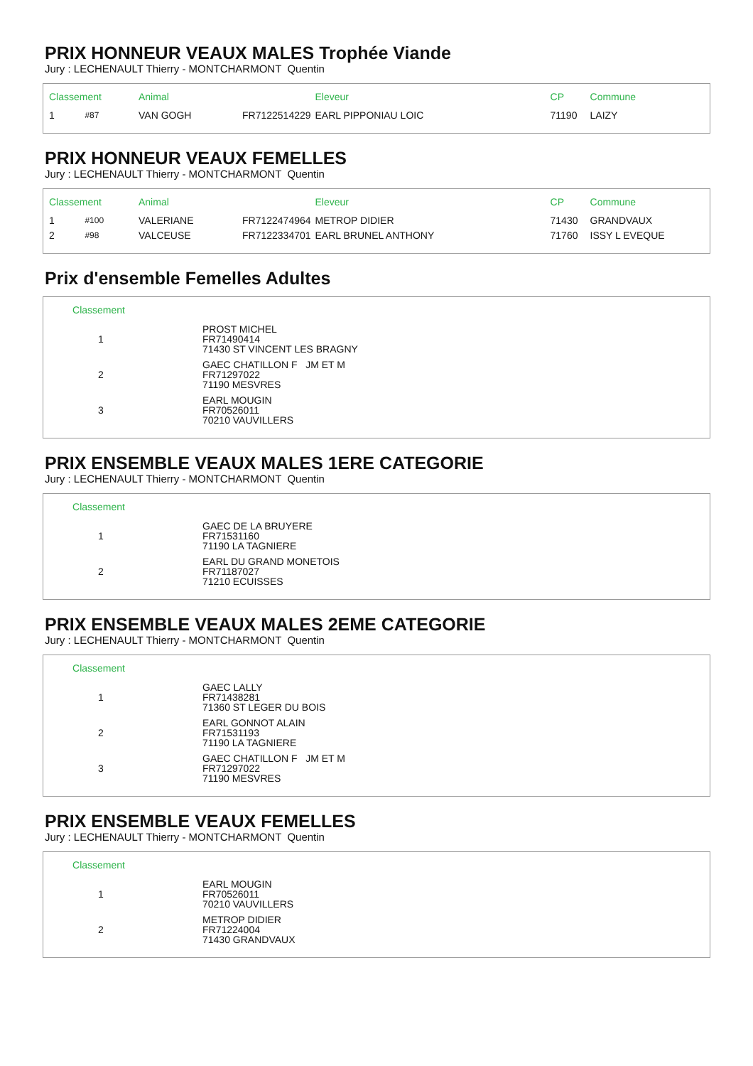PRIX HONNEUR VEAUX MALES Trophée Viande
Jury : LECHENAULT Thierry - MONTCHARMONT Quentin
| Classement | | Animal | | Eleveur | CP | Commune |
| --- | --- | --- | --- | --- | --- | --- |
| 1 | #87 | VAN GOGH | FR7122514229 | EARL PIPPONIAU LOIC | 71190 | LAIZY |
PRIX HONNEUR VEAUX FEMELLES
Jury : LECHENAULT Thierry - MONTCHARMONT Quentin
| Classement | | Animal | | Eleveur | CP | Commune |
| --- | --- | --- | --- | --- | --- | --- |
| 1 | #100 | VALERIANE | FR7122474964 | METROP DIDIER | 71430 | GRANDVAUX |
| 2 | #98 | VALCEUSE | FR7122334701 | EARL BRUNEL ANTHONY | 71760 | ISSY L EVEQUE |
Prix d'ensemble Femelles Adultes
| Classement | |
| --- | --- |
| 1 | PROST MICHEL FR71490414 71430 ST VINCENT LES BRAGNY |
| 2 | GAEC CHATILLON F JM ET M FR71297022 71190 MESVRES |
| 3 | EARL MOUGIN FR70526011 70210 VAUVILLERS |
PRIX ENSEMBLE VEAUX MALES 1ERE CATEGORIE
Jury : LECHENAULT Thierry - MONTCHARMONT Quentin
| Classement | |
| --- | --- |
| 1 | GAEC DE LA BRUYERE FR71531160 71190 LA TAGNIERE |
| 2 | EARL DU GRAND MONETOIS FR71187027 71210 ECUISSES |
PRIX ENSEMBLE VEAUX MALES 2EME CATEGORIE
Jury : LECHENAULT Thierry - MONTCHARMONT Quentin
| Classement | |
| --- | --- |
| 1 | GAEC LALLY FR71438281 71360 ST LEGER DU BOIS |
| 2 | EARL GONNOT ALAIN FR71531193 71190 LA TAGNIERE |
| 3 | GAEC CHATILLON F JM ET M FR71297022 71190 MESVRES |
PRIX ENSEMBLE VEAUX FEMELLES
Jury : LECHENAULT Thierry - MONTCHARMONT Quentin
| Classement | |
| --- | --- |
| 1 | EARL MOUGIN FR70526011 70210 VAUVILLERS |
| 2 | METROP DIDIER FR71224004 71430 GRANDVAUX |